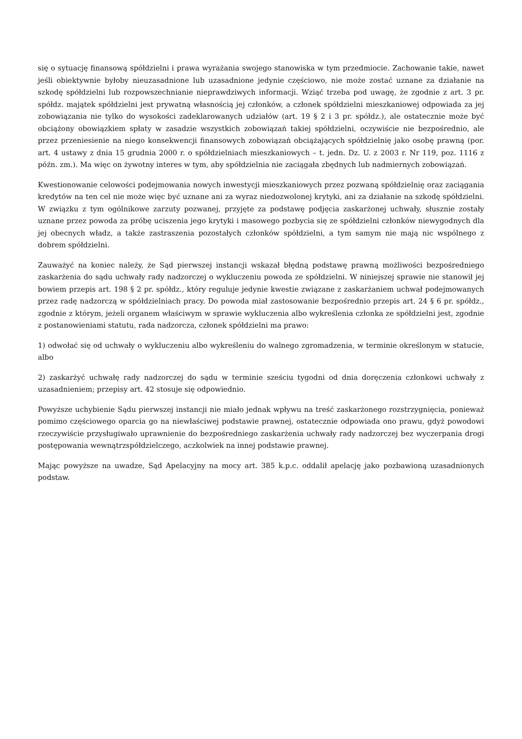się o sytuację finansową spółdzielni i prawa wyrażania swojego stanowiska w tym przedmiocie. Zachowanie takie, nawet jeśli obiektywnie byłoby nieuzasadnione lub uzasadnione jedynie częściowo, nie może zostać uznane za działanie na szkodę spółdzielni lub rozpowszechnianie nieprawdziwych informacji. Wziąć trzeba pod uwagę, że zgodnie z art. 3 pr. spółdz. majątek spółdzielni jest prywatną własnością jej członków, a członek spółdzielni mieszkaniowej odpowiada za jej zobowiązania nie tylko do wysokości zadeklarowanych udziałów (art. 19 § 2 i 3 pr. spółdz.), ale ostatecznie może być obciążony obowiązkiem spłaty w zasadzie wszystkich zobowiązań takiej spółdzielni, oczywiście nie bezpośrednio, ale przez przeniesienie na niego konsekwencji finansowych zobowiązań obciążających spółdzielnię jako osobę prawną (por. art. 4 ustawy z dnia 15 grudnia 2000 r. o spółdzielniach mieszkaniowych – t. jedn. Dz. U. z 2003 r. Nr 119, poz. 1116 z późn. zm.). Ma więc on żywotny interes w tym, aby spółdzielnia nie zaciągała zbędnych lub nadmiernych zobowiązań.
Kwestionowanie celowości podejmowania nowych inwestycji mieszkaniowych przez pozwaną spółdzielnię oraz zaciągania kredytów na ten cel nie może więc być uznane ani za wyraz niedozwolonej krytyki, ani za działanie na szkodę spółdzielni. W związku z tym ogólnikowe zarzuty pozwanej, przyjęte za podstawę podjęcia zaskarżonej uchwały, słusznie zostały uznane przez powoda za próbę uciszenia jego krytyki i masowego pozbycia się ze spółdzielni członków niewygodnych dla jej obecnych władz, a także zastraszenia pozostałych członków spółdzielni, a tym samym nie mają nic wspólnego z dobrem spółdzielni.
Zauważyć na koniec należy, że Sąd pierwszej instancji wskazał błędną podstawę prawną możliwości bezpośredniego zaskarżenia do sądu uchwały rady nadzorczej o wykluczeniu powoda ze spółdzielni. W niniejszej sprawie nie stanowił jej bowiem przepis art. 198 § 2 pr. spółdz., który reguluje jedynie kwestie związane z zaskarżaniem uchwał podejmowanych przez radę nadzorczą w spółdzielniach pracy. Do powoda miał zastosowanie bezpośrednio przepis art. 24 § 6 pr. spółdz., zgodnie z którym, jeżeli organem właściwym w sprawie wykluczenia albo wykreślenia członka ze spółdzielni jest, zgodnie z postanowieniami statutu, rada nadzorcza, członek spółdzielni ma prawo:
1) odwołać się od uchwały o wykluczeniu albo wykreśleniu do walnego zgromadzenia, w terminie określonym w statucie, albo
2) zaskarżyć uchwałę rady nadzorczej do sądu w terminie sześciu tygodni od dnia doręczenia członkowi uchwały z uzasadnieniem; przepisy art. 42 stosuje się odpowiednio.
Powyższe uchybienie Sądu pierwszej instancji nie miało jednak wpływu na treść zaskarżonego rozstrzygnięcia, ponieważ pomimo częściowego oparcia go na niewłaściwej podstawie prawnej, ostatecznie odpowiada ono prawu, gdyż powodowi rzeczywiście przysługiwało uprawnienie do bezpośredniego zaskarżenia uchwały rady nadzorczej bez wyczerpania drogi postępowania wewnątrzspółdzielczego, aczkolwiek na innej podstawie prawnej.
Mając powyższe na uwadze, Sąd Apelacyjny na mocy art. 385 k.p.c. oddalił apelację jako pozbawioną uzasadnionych podstaw.